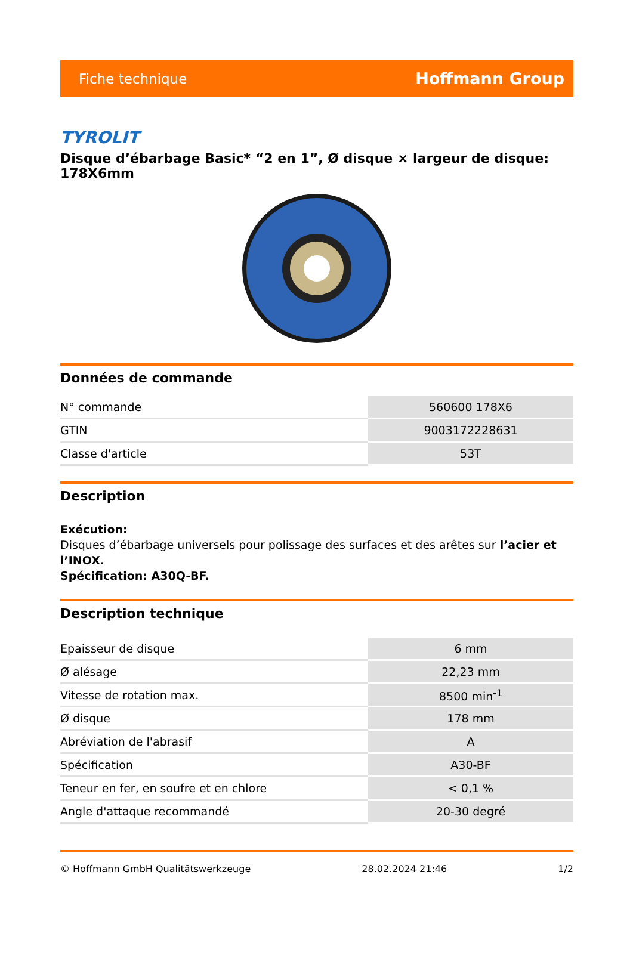Fiche technique Hoffmann Group
TYROLIT
Disque d’ébarbage Basic* “2 en 1”, Ø disque × largeur de disque: 178X6mm
Données de commande
| N° commande | 560600 178X6 |
| GTIN | 9003172228631 |
| Classe d'article | 53T |
Description
Exécution:
Disques d’ébarbage universels pour polissage des surfaces et des arêtes sur l’acier et l’INOX.
Spécification: A30Q-BF.
Description technique
| Epaisseur de disque | 6 mm |
| Ø alésage | 22,23 mm |
| Vitesse de rotation max. | 8500 min<sup>-1</sup> |
| Ø disque | 178 mm |
| Abréviation de l'abrasif | A |
| Spécification | A30-BF |
| Teneur en fer, en soufre et en chlore | < 0,1 % |
| Angle d'attaque recommandé | 20-30 degré |
© Hoffmann GmbH Qualitätswerkzeuge 28.02.2024 21:46 1/2